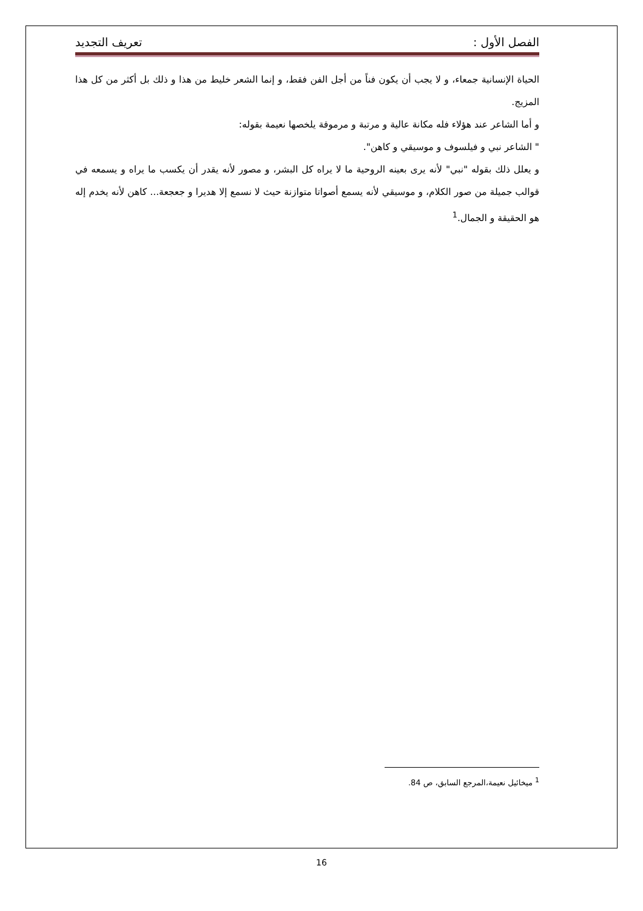الفصل الأول : تعريف التجديد
الحياة الإنسانية جمعاء، و لا يجب أن يكون فناً من أجل الفن فقط، و إنما الشعر خليط من هذا و ذلك بل أكثر من كل هذا المزيج.
و أما الشاعر عند هؤلاء فله مكانة عالية و مرتبة و مرموقة يلخصها نعيمة بقوله:
" الشاعر نبي و فيلسوف و موسيقي و كاهن".
و يعلل ذلك بقوله "نبي" لأنه يرى بعينه الروحية ما لا يراه كل البشر، و مصور لأنه يقدر أن يكسب ما يراه و يسمعه في قوالب جميلة من صور الكلام، و موسيقي لأنه يسمع أصواتا متوازنة حيث لا نسمع إلا هديرا و جعجعة... كاهن لأنه يخدم إله هو الحقيقة و الجمال.<sup>1</sup>
<sup>1</sup> ميخائيل نعيمة،المرجع السابق، ص 84.
16